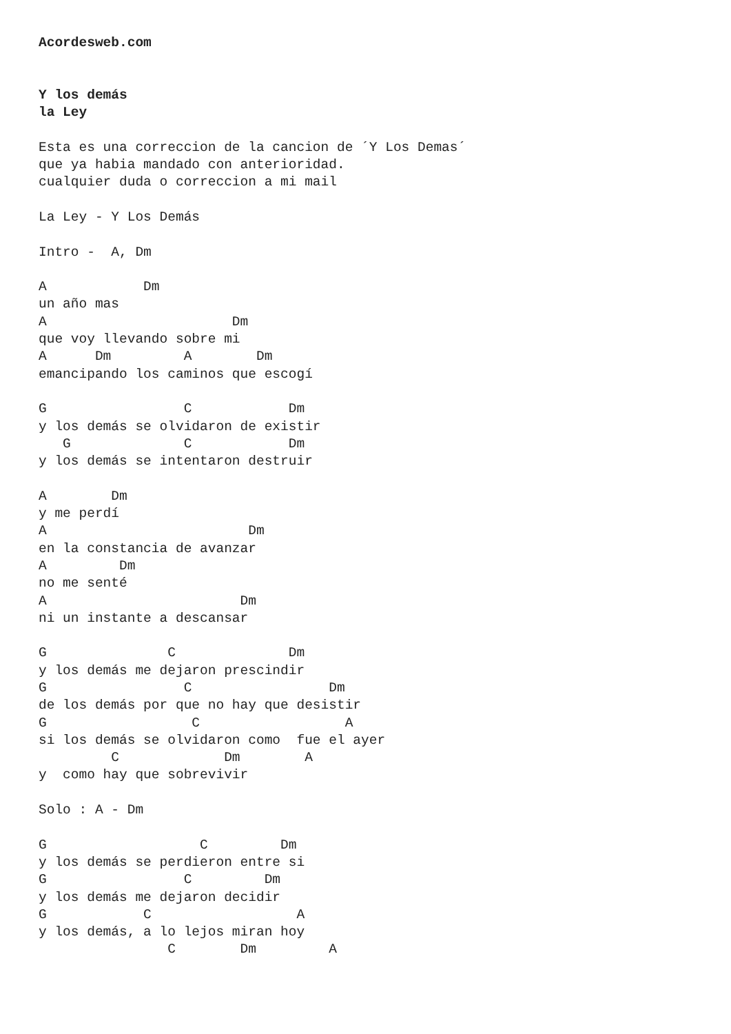Acordesweb.com


Y los demás
la Ley

Esta es una correccion de la cancion de ´Y Los Demas´
que ya habia mandado con anterioridad.
cualquier duda o correccion a mi mail

La Ley - Y Los Demás

Intro -  A, Dm

A            Dm
un año mas
A                       Dm
que voy llevando sobre mi
A      Dm         A        Dm
emancipando los caminos que escogí

G                 C            Dm
y los demás se olvidaron de existir
   G              C            Dm
y los demás se intentaron destruir

A        Dm
y me perdí
A                         Dm
en la constancia de avanzar
A         Dm
no me senté
A                        Dm
ni un instante a descansar

G               C              Dm
y los demás me dejaron prescindir
G                 C                 Dm
de los demás por que no hay que desistir
G                  C                  A
si los demás se olvidaron como  fue el ayer
         C             Dm        A
y  como hay que sobrevivir

Solo : A - Dm

G                   C         Dm
y los demás se perdieron entre si
G                 C         Dm
y los demás me dejaron decidir
G            C                  A
y los demás, a lo lejos miran hoy
                C        Dm         A